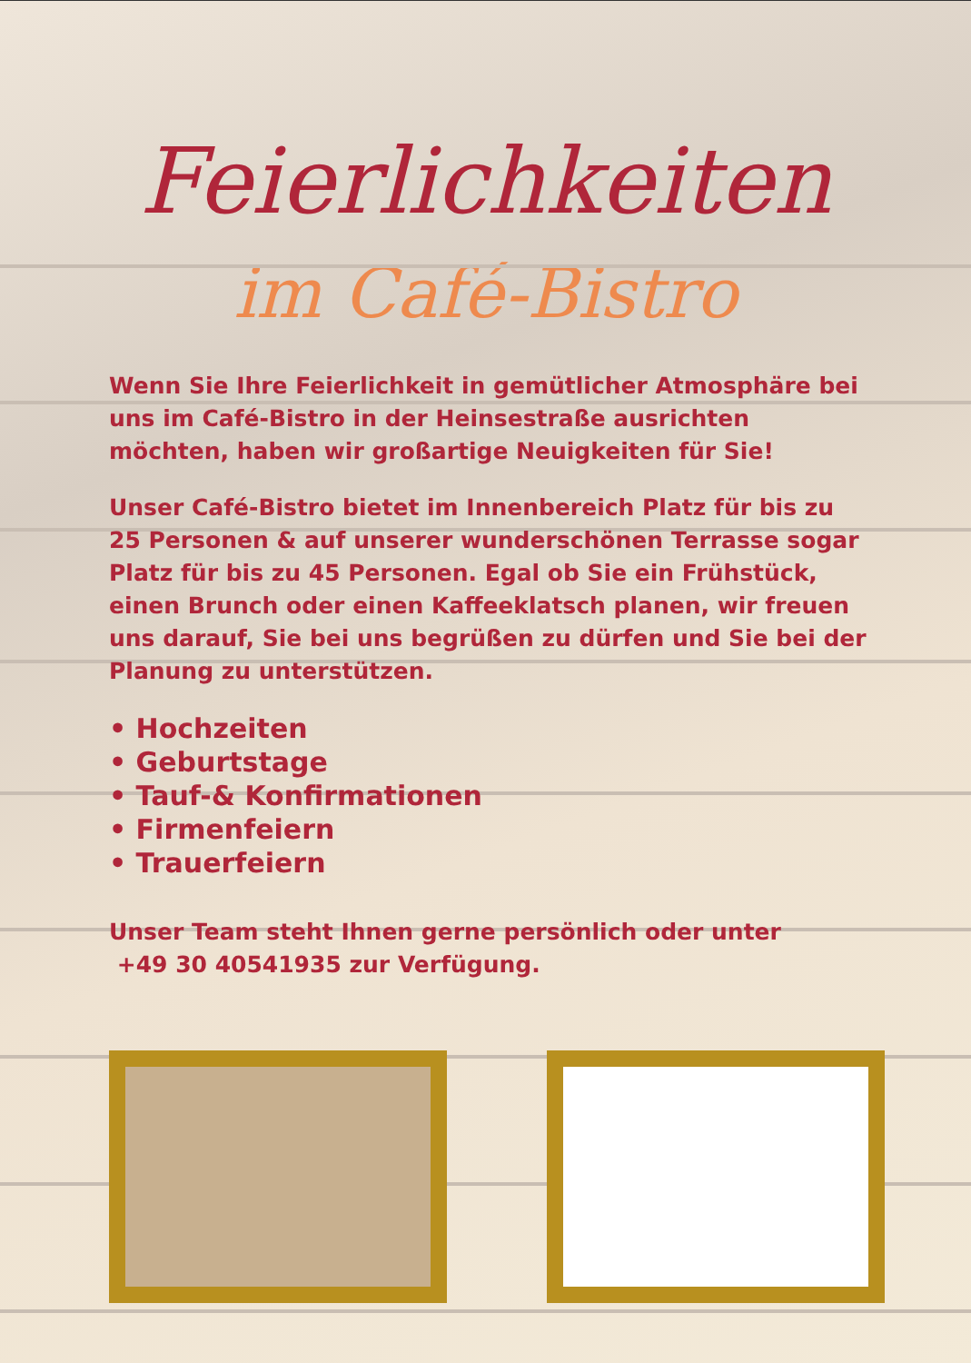Feierlichkeiten
im Café-Bistro
Wenn Sie Ihre Feierlichkeit in gemütlicher Atmosphäre bei uns im Café-Bistro in der Heinsestraße ausrichten möchten, haben wir großartige Neuigkeiten für Sie!
Unser Café-Bistro bietet im Innenbereich Platz für bis zu 25 Personen & auf unserer wunderschönen Terrasse sogar Platz für bis zu 45 Personen. Egal ob Sie ein Frühstück, einen Brunch oder einen Kaffeeklatsch planen, wir freuen uns darauf, Sie bei uns begrüßen zu dürfen und Sie bei der Planung zu unterstützen.
• Hochzeiten
• Geburtstage
• Tauf-& Konfirmationen
• Firmenfeiern
• Trauerfeiern
Unser Team steht Ihnen gerne persönlich oder unter
+49 30 40541935 zur Verfügung.